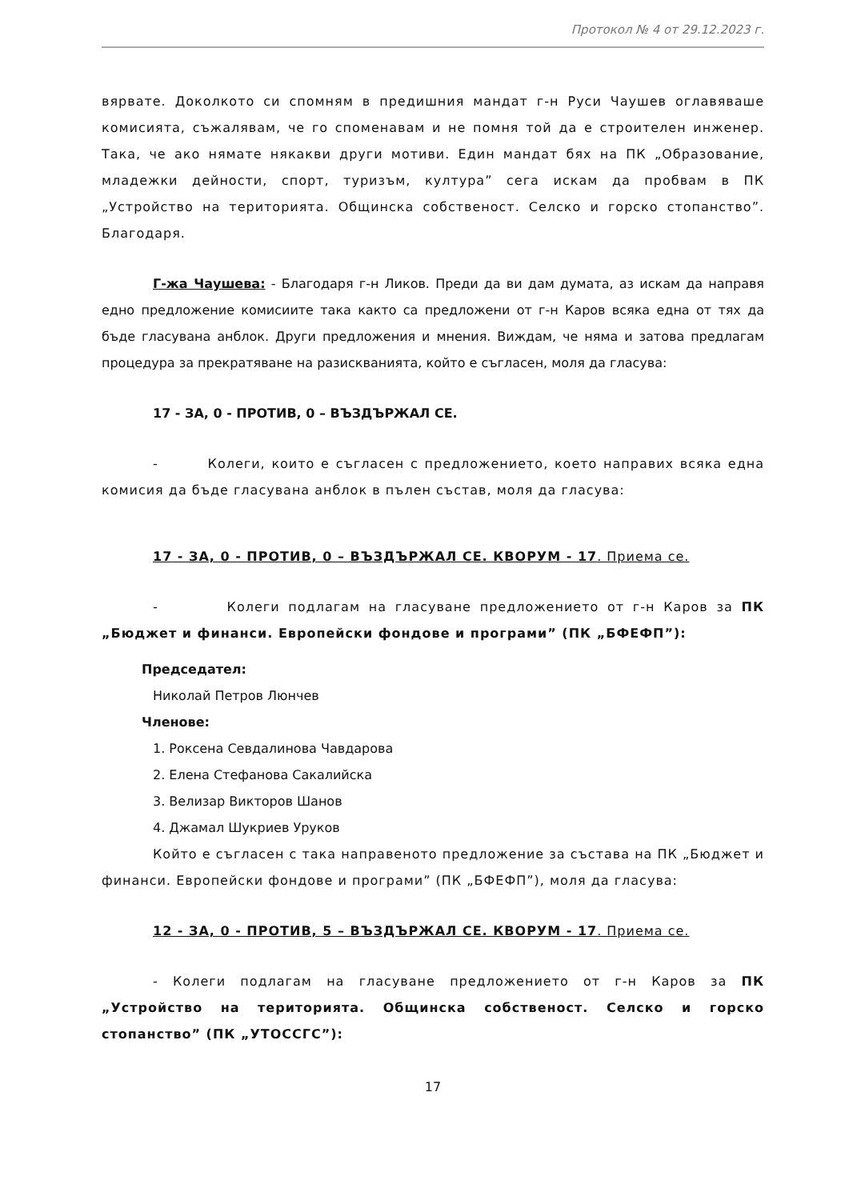Протокол № 4 от 29.12.2023 г.
вярвате. Доколкото си спомням в предишния мандат г-н Руси Чаушев оглавяваше комисията, съжалявам, че го споменавам и не помня той да е строителен инженер. Така, че ако нямате някакви други мотиви. Един мандат бях на ПК „Образование, младежки дейности, спорт, туризъм, култура” сега искам да пробвам в ПК „Устройство на територията. Общинска собственост. Селско и горско стопанство”. Благодаря.
Г-жа Чаушева: - Благодаря г-н Ликов. Преди да ви дам думата, аз искам да направя едно предложение комисиите така както са предложени от г-н Каров всяка една от тях да бъде гласувана анблок. Други предложения и мнения. Виждам, че няма и затова предлагам процедура за прекратяване на разискванията, който е съгласен, моля да гласува:
17 - ЗА, 0 - ПРОТИВ, 0 – ВЪЗДЪРЖАЛ СЕ.
- Колеги, които е съгласен с предложението, което направих всяка една комисия да бъде гласувана анблок в пълен състав, моля да гласува:
17 - ЗА, 0 - ПРОТИВ, 0 – ВЪЗДЪРЖАЛ СЕ. КВОРУМ - 17. Приема се.
- Колеги подлагам на гласуване предложението от г-н Каров за ПК „Бюджет и финанси. Европейски фондове и програми” (ПК „БФЕФП”):
Председател:
Николай Петров Люнчев
Членове:
1. Роксена Севдалинова Чавдарова
2. Елена Стефанова Сакалийска
3. Велизар Викторов Шанов
4. Джамал Шукриев Уруков
Който е съгласен с така направеното предложение за състава на ПК „Бюджет и финанси. Европейски фондове и програми” (ПК „БФЕФП”), моля да гласува:
12 - ЗА, 0 - ПРОТИВ, 5 – ВЪЗДЪРЖАЛ СЕ. КВОРУМ - 17. Приема се.
- Колеги подлагам на гласуване предложението от г-н Каров за ПК „Устройство на територията. Общинска собственост. Селско и горско стопанство” (ПК „УТОССГС”):
17